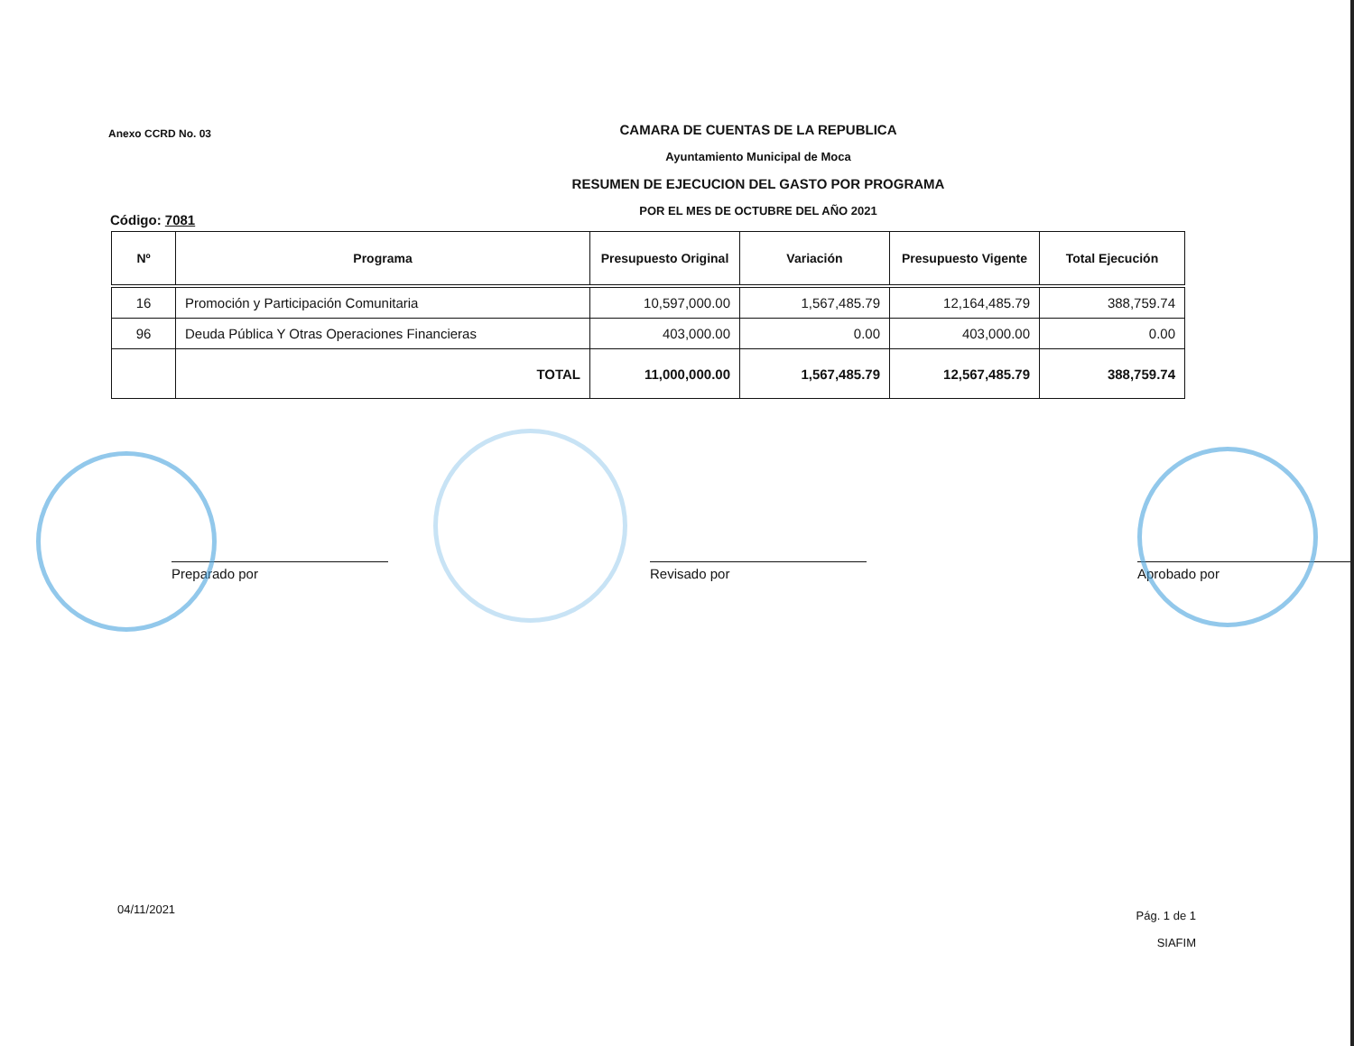Anexo CCRD No. 03
CAMARA DE CUENTAS DE LA REPUBLICA
Ayuntamiento Municipal de Moca
RESUMEN DE EJECUCION DEL GASTO POR PROGRAMA
POR EL MES DE OCTUBRE DEL AÑO 2021
Código: 7081
| Nº | Programa | Presupuesto Original | Variación | Presupuesto Vigente | Total Ejecución |
| --- | --- | --- | --- | --- | --- |
| 16 | Promoción y Participación Comunitaria | 10,597,000.00 | 1,567,485.79 | 12,164,485.79 | 388,759.74 |
| 96 | Deuda Pública Y Otras Operaciones Financieras | 403,000.00 | 0.00 | 403,000.00 | 0.00 |
| | TOTAL | 11,000,000.00 | 1,567,485.79 | 12,567,485.79 | 388,759.74 |
Preparado por Revisado por Aprobado por
04/11/2021
Pág. 1 de 1
SIAFIM